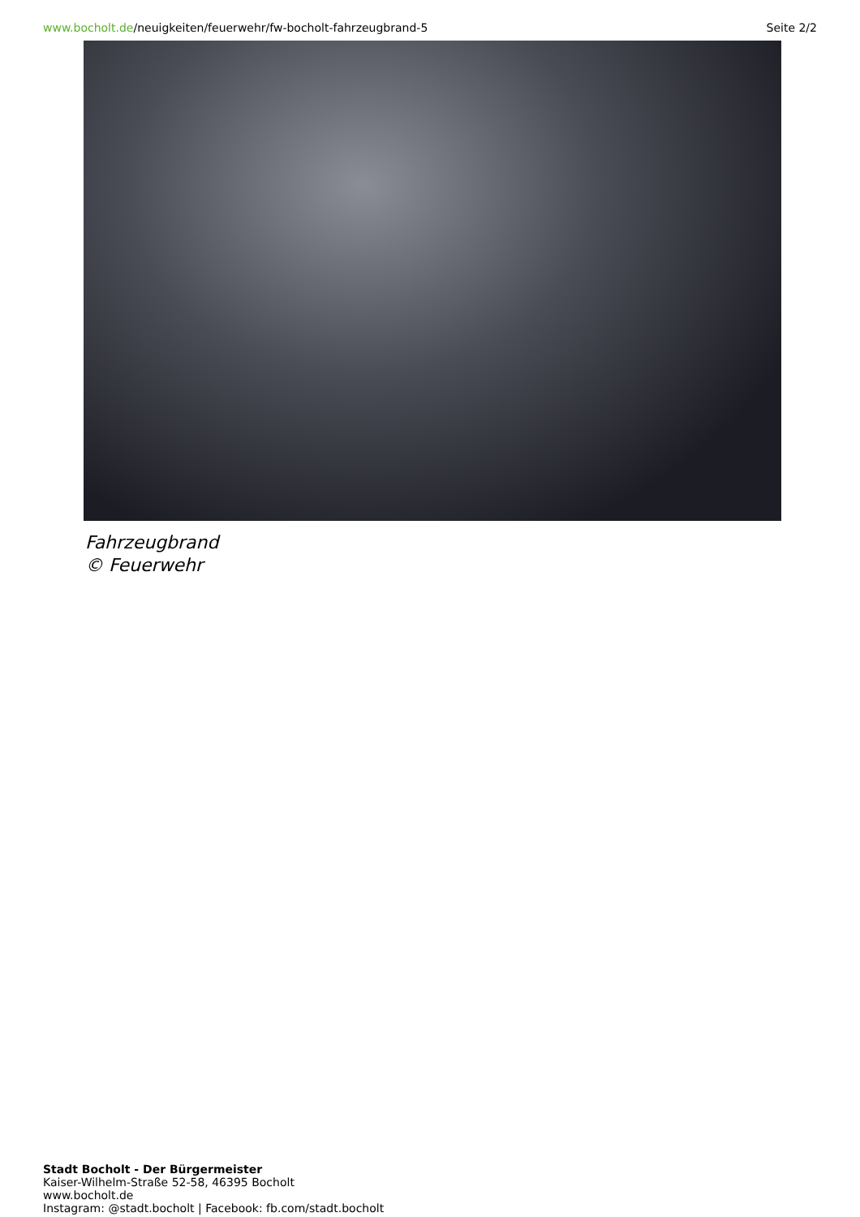www.bocholt.de/neuigkeiten/feuerwehr/fw-bocholt-fahrzeugbrand-5 Seite 2/2
Fahrzeugbrand
© Feuerwehr
Stadt Bocholt - Der Bürgermeister
Kaiser-Wilhelm-Straße 52-58, 46395 Bocholt
www.bocholt.de
Instagram: @stadt.bocholt | Facebook: fb.com/stadt.bocholt